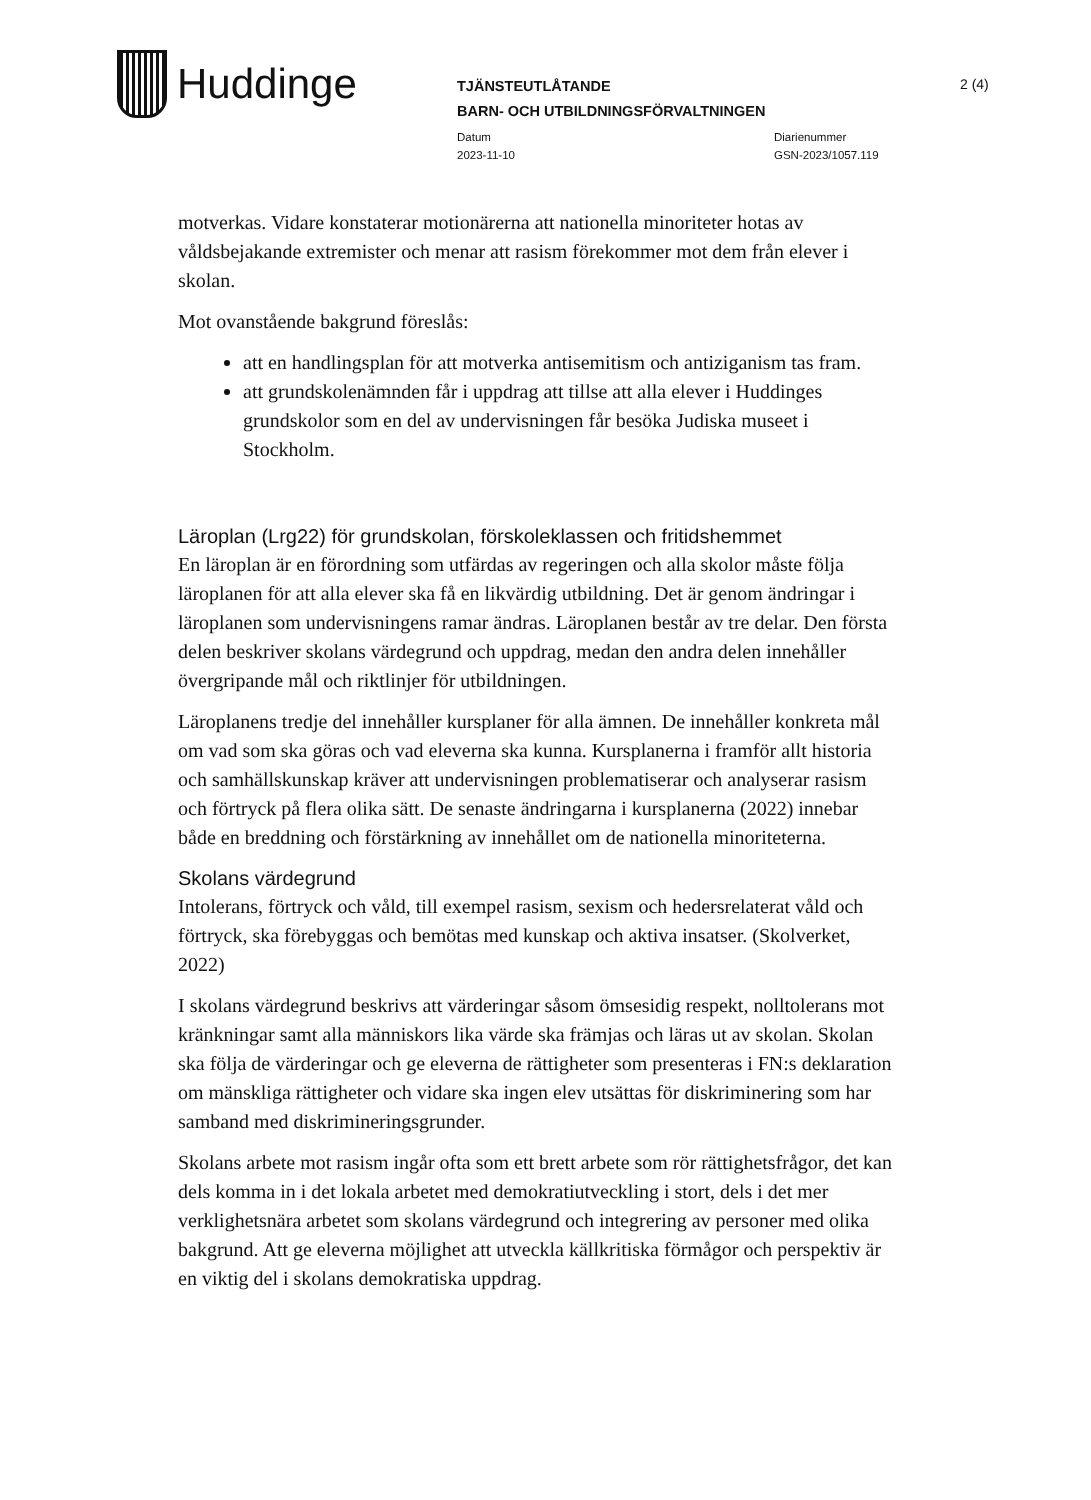Huddinge
TJÄNSTEUTLÅTANDE
BARN- OCH UTBILDNINGSFÖRVALTNINGEN
Datum
2023-11-10
Diarienummer
GSN-2023/1057.119
2 (4)
motverkas. Vidare konstaterar motionärerna att nationella minoriteter hotas av våldsbejakande extremister och menar att rasism förekommer mot dem från elever i skolan.
Mot ovanstående bakgrund föreslås:
att en handlingsplan för att motverka antisemitism och antiziganism tas fram.
att grundskolenämnden får i uppdrag att tillse att alla elever i Huddinges grundskolor som en del av undervisningen får besöka Judiska museet i Stockholm.
Läroplan (Lrg22) för grundskolan, förskoleklassen och fritidshemmet
En läroplan är en förordning som utfärdas av regeringen och alla skolor måste följa läroplanen för att alla elever ska få en likvärdig utbildning. Det är genom ändringar i läroplanen som undervisningens ramar ändras. Läroplanen består av tre delar. Den första delen beskriver skolans värdegrund och uppdrag, medan den andra delen innehåller övergripande mål och riktlinjer för utbildningen.
Läroplanens tredje del innehåller kursplaner för alla ämnen. De innehåller konkreta mål om vad som ska göras och vad eleverna ska kunna. Kursplanerna i framför allt historia och samhällskunskap kräver att undervisningen problematiserar och analyserar rasism och förtryck på flera olika sätt. De senaste ändringarna i kursplanerna (2022) innebar både en breddning och förstärkning av innehållet om de nationella minoriteterna.
Skolans värdegrund
Intolerans, förtryck och våld, till exempel rasism, sexism och hedersrelaterat våld och förtryck, ska förebyggas och bemötas med kunskap och aktiva insatser. (Skolverket, 2022)
I skolans värdegrund beskrivs att värderingar såsom ömsesidig respekt, nolltolerans mot kränkningar samt alla människors lika värde ska främjas och läras ut av skolan. Skolan ska följa de värderingar och ge eleverna de rättigheter som presenteras i FN:s deklaration om mänskliga rättigheter och vidare ska ingen elev utsättas för diskriminering som har samband med diskrimineringsgrunder.
Skolans arbete mot rasism ingår ofta som ett brett arbete som rör rättighetsfrågor, det kan dels komma in i det lokala arbetet med demokratiutveckling i stort, dels i det mer verklighetsnära arbetet som skolans värdegrund och integrering av personer med olika bakgrund. Att ge eleverna möjlighet att utveckla källkritiska förmågor och perspektiv är en viktig del i skolans demokratiska uppdrag.